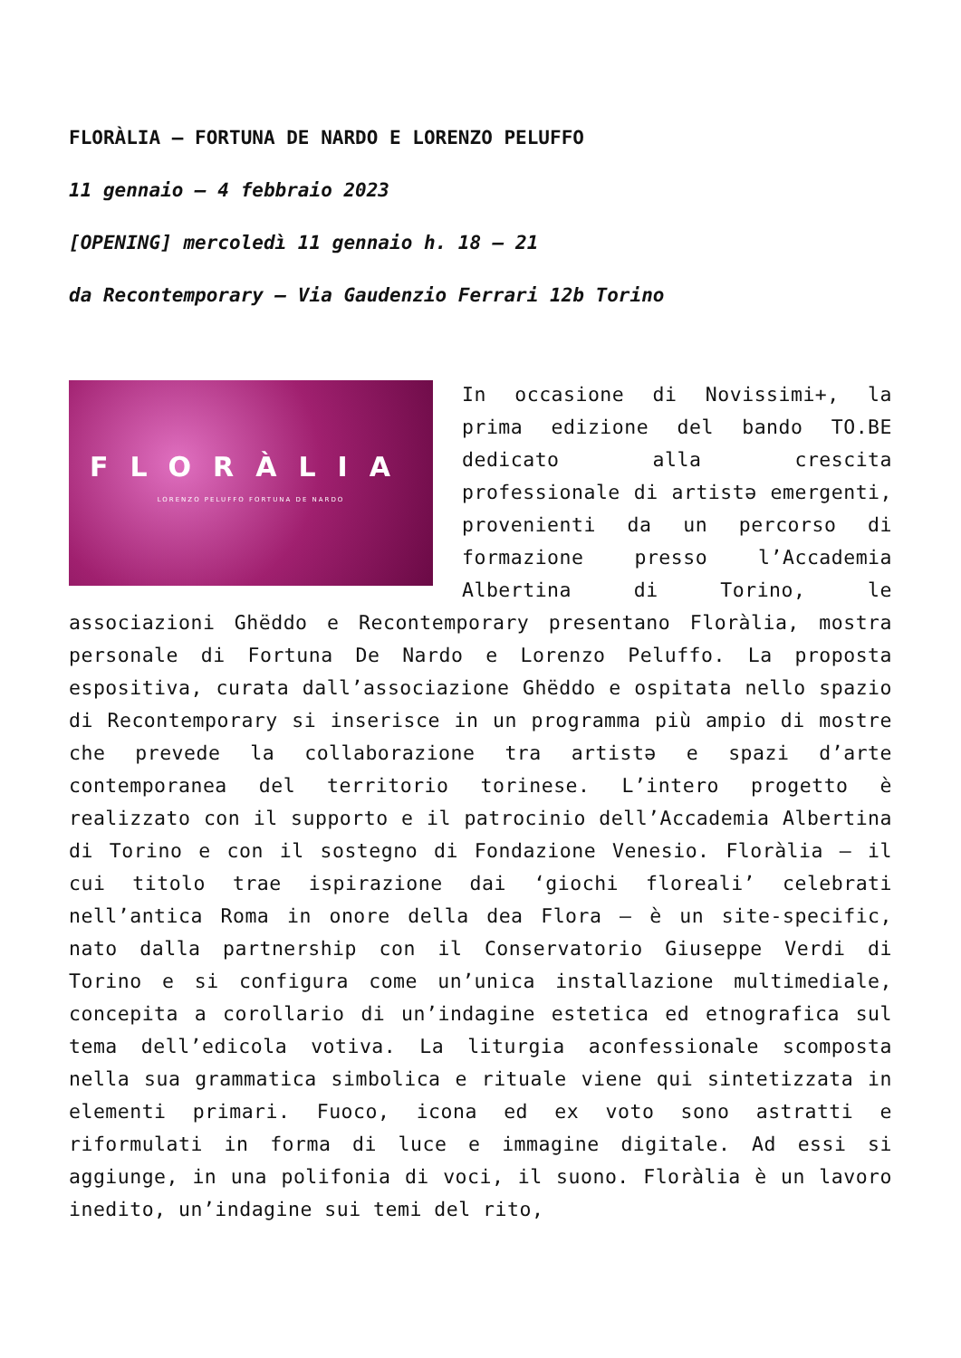FLORÀLIA – FORTUNA DE NARDO E LORENZO PELUFFO
11 gennaio – 4 febbraio 2023
[OPENING] mercoledì 11 gennaio h. 18 – 21
da Recontemporary – Via Gaudenzio Ferrari 12b Torino
FLORÀLIA
LORENZO PELUFFO FORTUNA DE NARDO
In occasione di Novissimi+, la prima edizione del bando TO.BE dedicato alla crescita professionale di artistə emergenti, provenienti da un percorso di formazione presso l’Accademia Albertina di Torino, le associazioni Ghëddo e Recontemporary presentano Floràlia, mostra personale di Fortuna De Nardo e Lorenzo Peluffo. La proposta espositiva, curata dall’associazione Ghëddo e ospitata nello spazio di Recontemporary si inserisce in un programma più ampio di mostre che prevede la collaborazione tra artistə e spazi d’arte contemporanea del territorio torinese. L’intero progetto è realizzato con il supporto e il patrocinio dell’Accademia Albertina di Torino e con il sostegno di Fondazione Venesio. Floràlia – il cui titolo trae ispirazione dai ‘giochi floreali’ celebrati nell’antica Roma in onore della dea Flora – è un site-specific, nato dalla partnership con il Conservatorio Giuseppe Verdi di Torino e si configura come un’unica installazione multimediale, concepita a corollario di un’indagine estetica ed etnografica sul tema dell’edicola votiva. La liturgia aconfessionale scomposta nella sua grammatica simbolica e rituale viene qui sintetizzata in elementi primari. Fuoco, icona ed ex voto sono astratti e riformulati in forma di luce e immagine digitale. Ad essi si aggiunge, in una polifonia di voci, il suono. Floràlia è un lavoro inedito, un’indagine sui temi del rito,